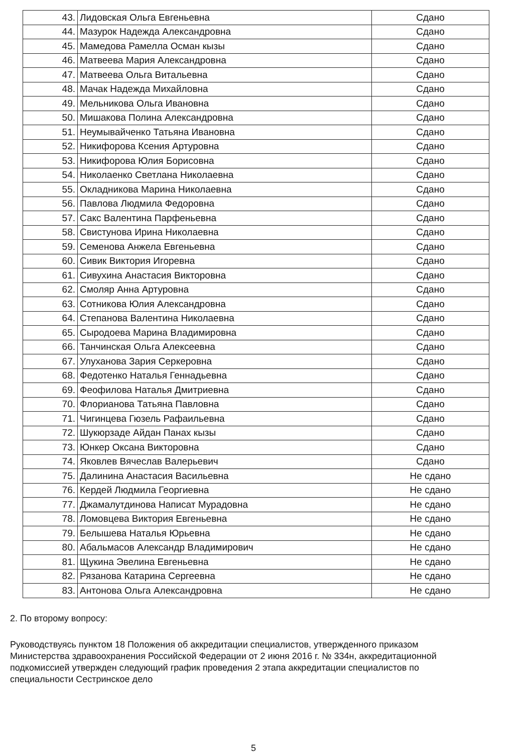| 43. | Лидовская Ольга Евгеньевна | Сдано |
| 44. | Мазурок Надежда Александровна | Сдано |
| 45. | Мамедова Рамелла Осман кызы | Сдано |
| 46. | Матвеева Мария Александровна | Сдано |
| 47. | Матвеева Ольга Витальевна | Сдано |
| 48. | Мачак Надежда Михайловна | Сдано |
| 49. | Мельникова Ольга Ивановна | Сдано |
| 50. | Мишакова Полина Александровна | Сдано |
| 51. | Неумывайченко Татьяна Ивановна | Сдано |
| 52. | Никифорова Ксения Артуровна | Сдано |
| 53. | Никифорова Юлия Борисовна | Сдано |
| 54. | Николаенко Светлана Николаевна | Сдано |
| 55. | Окладникова Марина Николаевна | Сдано |
| 56. | Павлова Людмила Федоровна | Сдано |
| 57. | Сакс Валентина Парфеньевна | Сдано |
| 58. | Свистунова Ирина Николаевна | Сдано |
| 59. | Семенова Анжела Евгеньевна | Сдано |
| 60. | Сивик Виктория Игоревна | Сдано |
| 61. | Сивухина Анастасия Викторовна | Сдано |
| 62. | Смоляр Анна Артуровна | Сдано |
| 63. | Сотникова Юлия Александровна | Сдано |
| 64. | Степанова Валентина Николаевна | Сдано |
| 65. | Сыродоева Марина Владимировна | Сдано |
| 66. | Танчинская Ольга Алексеевна | Сдано |
| 67. | Улуханова Зария Серкеровна | Сдано |
| 68. | Федотенко Наталья Геннадьевна | Сдано |
| 69. | Феофилова Наталья Дмитриевна | Сдано |
| 70. | Флорианова Татьяна Павловна | Сдано |
| 71. | Чигинцева Гюзель Рафаильевна | Сдано |
| 72. | Шукюрзаде Айдан Панах кызы | Сдано |
| 73. | Юнкер Оксана Викторовна | Сдано |
| 74. | Яковлев Вячеслав Валерьевич | Сдано |
| 75. | Далинина Анастасия Васильевна | Не сдано |
| 76. | Кердей Людмила Георгиевна | Не сдано |
| 77. | Джамалутдинова Написат Мурадовна | Не сдано |
| 78. | Ломовцева Виктория Евгеньевна | Не сдано |
| 79. | Белышева Наталья Юрьевна | Не сдано |
| 80. | Абальмасов Александр Владимирович | Не сдано |
| 81. | Щукина Эвелина Евгеньевна | Не сдано |
| 82. | Рязанова Катарина Сергеевна | Не сдано |
| 83. | Антонова Ольга Александровна | Не сдано |
2. По второму вопросу:
Руководствуясь пунктом 18 Положения об аккредитации специалистов, утвержденного приказом Министерства здравоохранения Российской Федерации от 2 июня 2016 г. № 334н, аккредитационной подкомиссией утвержден следующий график проведения 2 этапа аккредитации специалистов по специальности Сестринское дело
5